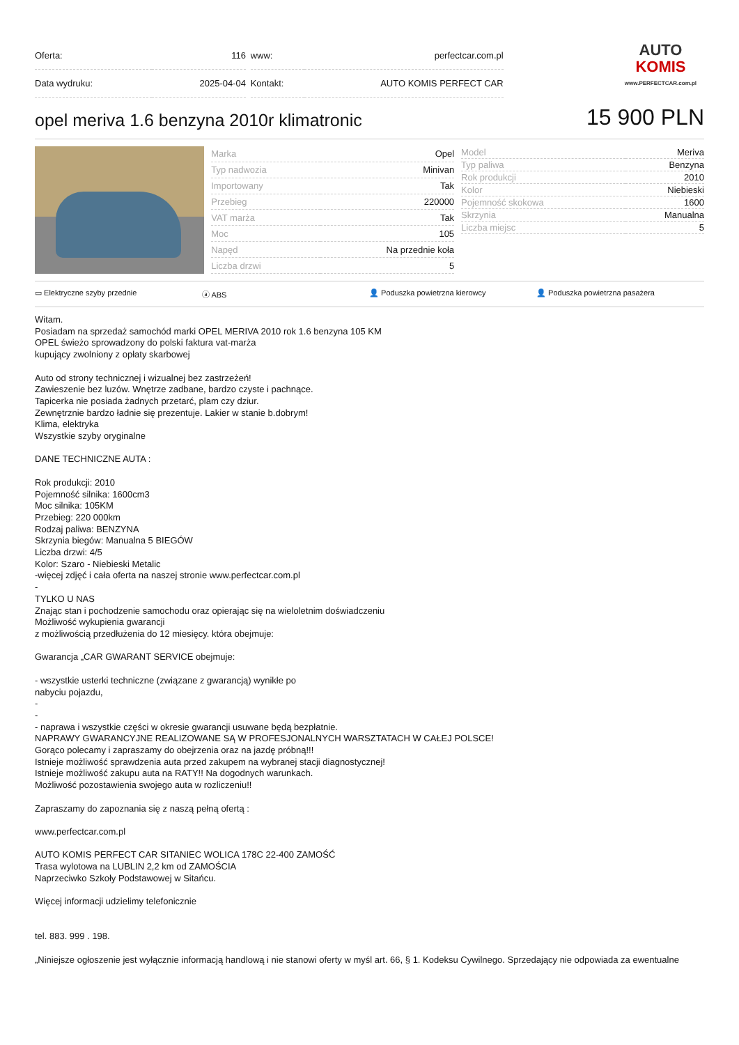| Oferta: | 116 |
| Data wydruku: | 2025-04-04 |
| www: | perfectcar.com.pl |
| Kontakt: | AUTO KOMIS PERFECT CAR |
AUTO
KOMIS
www.PERFECTCAR.com.pl
opel meriva 1.6 benzyna 2010r klimatronic
15 900 PLN
| Marka | Opel |
| Typ nadwozia | Minivan |
| Importowany | Tak |
| Przebieg | 220000 |
| VAT marża | Tak |
| Moc | 105 |
| Napęd | Na przednie koła |
| Liczba drzwi | 5 |
| Model | Meriva |
| Typ paliwa | Benzyna |
| Rok produkcji | 2010 |
| Kolor | Niebieski |
| Pojemność skokowa | 1600 |
| Skrzynia | Manualna |
| Liczba miejsc | 5 |
▭ Elektryczne szyby przednie ⓐ ABS 👤 Poduszka powietrzna kierowcy 👤 Poduszka powietrzna pasażera
Witam.
Posiadam na sprzedaż samochód marki OPEL MERIVA 2010 rok 1.6 benzyna 105 KM
OPEL świeżo sprowadzony do polski faktura vat-marża
kupujący zwolniony z opłaty skarbowej
Auto od strony technicznej i wizualnej bez zastrzeżeń!
Zawieszenie bez luzów. Wnętrze zadbane, bardzo czyste i pachnące.
Tapicerka nie posiada żadnych przetarć, plam czy dziur.
Zewnętrznie bardzo ładnie się prezentuje. Lakier w stanie b.dobrym!
Klima, elektryka
Wszystkie szyby oryginalne
DANE TECHNICZNE AUTA :
Rok produkcji: 2010
Pojemność silnika: 1600cm3
Moc silnika: 105KM
Przebieg: 220 000km
Rodzaj paliwa: BENZYNA
Skrzynia biegów: Manualna 5 BIEGÓW
Liczba drzwi: 4/5
Kolor: Szaro - Niebieski Metalic
-więcej zdjęć i cała oferta na naszej stronie www.perfectcar.com.pl
-
TYLKO U NAS
Znając stan i pochodzenie samochodu oraz opierając się na wieloletnim doświadczeniu
Możliwość wykupienia gwarancji
z możliwością przedłużenia do 12 miesięcy. która obejmuje:
Gwarancja „CAR GWARANT SERVICE obejmuje:
- wszystkie usterki techniczne (związane z gwarancją) wynikłe po
nabyciu pojazdu,
-
-
- naprawa i wszystkie części w okresie gwarancji usuwane będą bezpłatnie.
NAPRAWY GWARANCYJNE REALIZOWANE SĄ W PROFESJONALNYCH WARSZTATACH W CAŁEJ POLSCE!
Gorąco polecamy i zapraszamy do obejrzenia oraz na jazdę próbną!!!
Istnieje możliwość sprawdzenia auta przed zakupem na wybranej stacji diagnostycznej!
Istnieje możliwość zakupu auta na RATY!! Na dogodnych warunkach.
Możliwość pozostawienia swojego auta w rozliczeniu!!
Zapraszamy do zapoznania się z naszą pełną ofertą :
www.perfectcar.com.pl
AUTO KOMIS PERFECT CAR SITANIEC WOLICA 178C 22-400 ZAMOŚĆ
Trasa wylotowa na LUBLIN 2,2 km od ZAMOŚCIA
Naprzeciwko Szkoły Podstawowej w Sitańcu.
Więcej informacji udzielimy telefonicznie
tel. 883. 999 . 198.
„Niniejsze ogłoszenie jest wyłącznie informacją handlową i nie stanowi oferty w myśl art. 66, § 1. Kodeksu Cywilnego. Sprzedający nie odpowiada za ewentualne